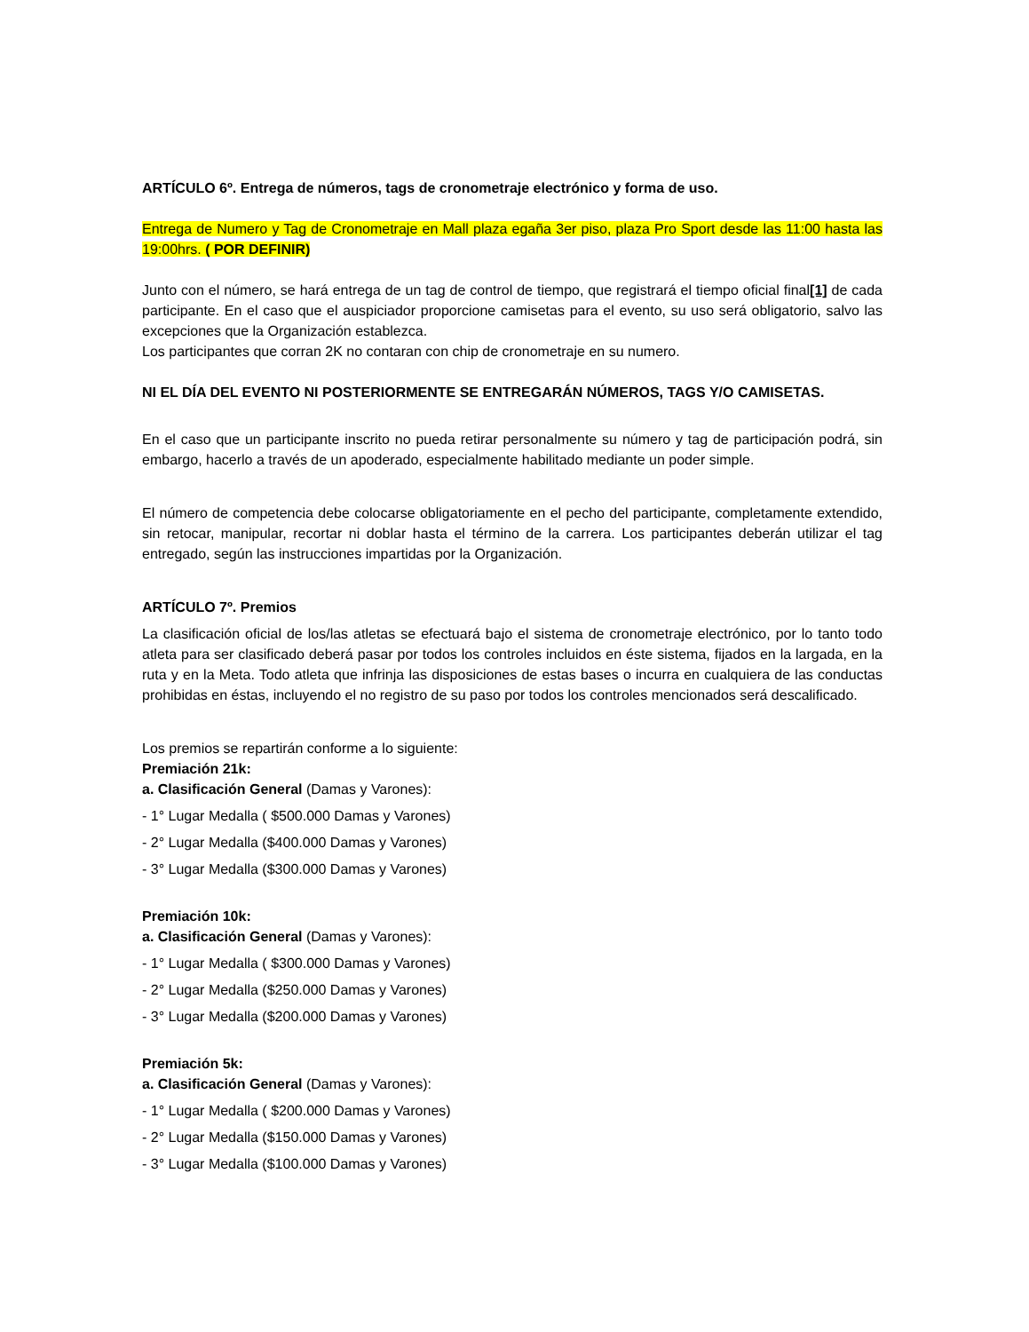ARTÍCULO 6º. Entrega de números, tags de cronometraje electrónico y forma de uso.
Entrega de Numero y Tag de Cronometraje en Mall plaza egaña 3er piso, plaza Pro Sport desde las 11:00 hasta las 19:00hrs. ( POR DEFINIR)
Junto con el número, se hará entrega de un tag de control de tiempo, que registrará el tiempo oficial final[1] de cada participante. En el caso que el auspiciador proporcione camisetas para el evento, su uso será obligatorio, salvo las excepciones que la Organización establezca.
Los participantes que corran 2K no contaran con chip de cronometraje en su numero.
NI EL DÍA DEL EVENTO NI POSTERIORMENTE SE ENTREGARÁN NÚMEROS, TAGS Y/O CAMISETAS.
En el caso que un participante inscrito no pueda retirar personalmente su número y tag de participación podrá, sin embargo, hacerlo a través de un apoderado, especialmente habilitado mediante un poder simple.
El número de competencia debe colocarse obligatoriamente en el pecho del participante, completamente extendido, sin retocar, manipular, recortar ni doblar hasta el término de la carrera. Los participantes deberán utilizar el tag entregado, según las instrucciones impartidas por la Organización.
ARTÍCULO 7º. Premios
La clasificación oficial de los/las atletas se efectuará bajo el sistema de cronometraje electrónico, por lo tanto todo atleta para ser clasificado deberá pasar por todos los controles incluidos en éste sistema, fijados en la largada, en la ruta y en la Meta. Todo atleta que infrinja las disposiciones de estas bases o incurra en cualquiera de las conductas prohibidas en éstas, incluyendo el no registro de su paso por todos los controles mencionados será descalificado.
Los premios se repartirán conforme a lo siguiente:
Premiación 21k:
a. Clasificación General (Damas y Varones):
- 1° Lugar Medalla ( $500.000 Damas y Varones)
- 2° Lugar Medalla ($400.000 Damas y Varones)
- 3° Lugar Medalla ($300.000 Damas y Varones)
Premiación 10k:
a. Clasificación General (Damas y Varones):
- 1° Lugar Medalla ( $300.000 Damas y Varones)
- 2° Lugar Medalla ($250.000 Damas y Varones)
- 3° Lugar Medalla ($200.000 Damas y Varones)
Premiación 5k:
a. Clasificación General (Damas y Varones):
- 1° Lugar Medalla ( $200.000 Damas y Varones)
- 2° Lugar Medalla ($150.000 Damas y Varones)
- 3° Lugar Medalla ($100.000 Damas y Varones)